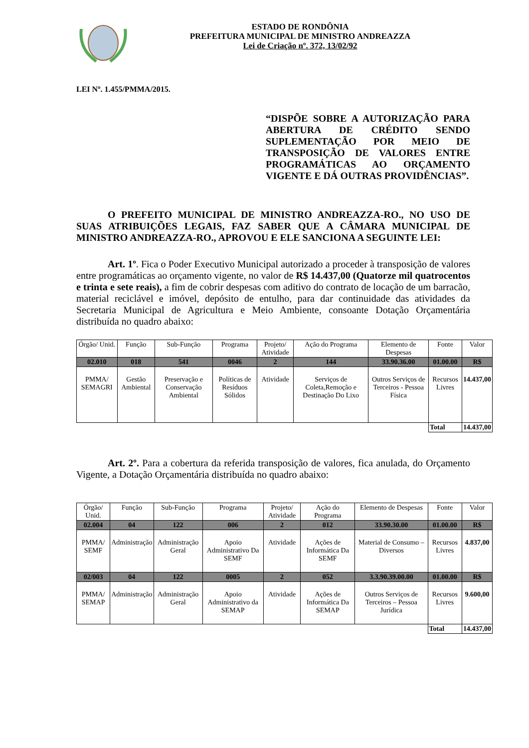ESTADO DE RONDÔNIA
PREFEITURA MUNICIPAL DE MINISTRO ANDREAZZA
Lei de Criação nº. 372, 13/02/92
LEI Nº. 1.455/PMMA/2015.
“DISPÕE SOBRE A AUTORIZAÇÃO PARA ABERTURA DE CRÉDITO SENDO SUPLEMENTAÇÃO POR MEIO DE TRANSPOSIÇÃO DE VALORES ENTRE PROGRAMÁTICAS AO ORÇAMENTO VIGENTE E DÁ OUTRAS PROVIDÊNCIAS”.
O PREFEITO MUNICIPAL DE MINISTRO ANDREAZZA-RO., NO USO DE SUAS ATRIBUIÇÕES LEGAIS, FAZ SABER QUE A CÂMARA MUNICIPAL DE MINISTRO ANDREAZZA-RO., APROVOU E ELE SANCIONA A SEGUINTE LEI:
Art. 1º. Fica o Poder Executivo Municipal autorizado a proceder à transposição de valores entre programáticas ao orçamento vigente, no valor de R$ 14.437,00 (Quatorze mil quatrocentos e trinta e sete reais), a fim de cobrir despesas com aditivo do contrato de locação de um barracão, material reciclável e imóvel, depósito de entulho, para dar continuidade das atividades da Secretaria Municipal de Agricultura e Meio Ambiente, consoante Dotação Orçamentária distribuída no quadro abaixo:
| Órgão/ Unid. | Função | Sub-Função | Programa | Projeto/ Atividade | Ação do Programa | Elemento de Despesas | Fonte | Valor |
| 02.010 | 018 | 541 | 0046 | 2 | 144 | 33.90.36.00 | 01.00.00 | R$ |
| PMMA/ SEMAGRI | Gestão Ambiental | Preservação e Conservação Ambiental | Políticas de Resíduos Sólidos | Atividade | Serviços de Coleta,Remoção e Destinação Do Lixo | Outros Serviços de Terceiros - Pessoa Física | Recursos Livres | 14.437,00 |
| | | | | | | | Total | 14.437,00 |
Art. 2º. Para a cobertura da referida transposição de valores, fica anulada, do Orçamento Vigente, a Dotação Orçamentária distribuída no quadro abaixo:
| Órgão/ Unid. | Função | Sub-Função | Programa | Projeto/ Atividade | Ação do Programa | Elemento de Despesas | Fonte | Valor |
| 02.004 | 04 | 122 | 006 | 2 | 012 | 33.90.30.00 | 01.00.00 | R$ |
| PMMA/ SEMF | Administração | Administração Geral | Apoio Administrativo Da SEMF | Atividade | Ações de Informática Da SEMF | Material de Consumo – Diversos | Recursos Livres | 4.837,00 |
| 02/003 | 04 | 122 | 0005 | 2 | 052 | 3.3.90.39.00.00 | 01.00.00 | R$ |
| PMMA/ SEMAP | Administração | Administração Geral | Apoio Administrativo da SEMAP | Atividade | Ações de Informática Da SEMAP | Outros Serviços de Terceiros – Pessoa Jurídica | Recursos Livres | 9.600,00 |
| | | | | | | | Total | 14.437,00 |